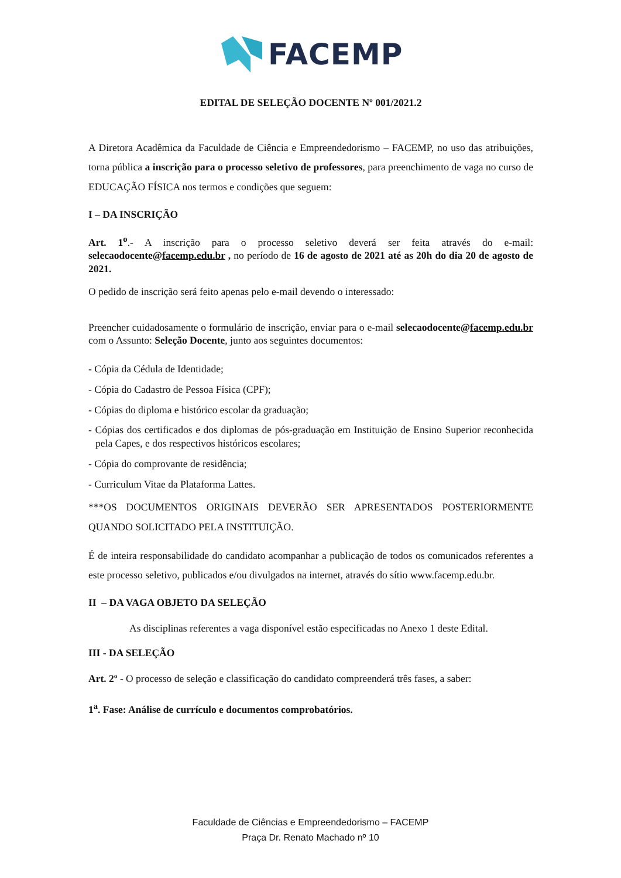FACEMP
EDITAL DE SELEÇÃO DOCENTE Nº 001/2021.2
A Diretora Acadêmica da Faculdade de Ciência e Empreendedorismo – FACEMP, no uso das atribuições, torna pública a inscrição para o processo seletivo de professores, para preenchimento de vaga no curso de EDUCAÇÃO FÍSICA nos termos e condições que seguem:
I – DA INSCRIÇÃO
Art. 1<sup>o</sup>.- A inscrição para o processo seletivo deverá ser feita através do e-mail: selecaodocente@facemp.edu.br , no período de 16 de agosto de 2021 até as 20h do dia 20 de agosto de 2021.
O pedido de inscrição será feito apenas pelo e-mail devendo o interessado:
Preencher cuidadosamente o formulário de inscrição, enviar para o e-mail selecaodocente@facemp.edu.br com o Assunto: Seleção Docente, junto aos seguintes documentos:
- Cópia da Cédula de Identidade;
- Cópia do Cadastro de Pessoa Física (CPF);
- Cópias do diploma e histórico escolar da graduação;
- Cópias dos certificados e dos diplomas de pós-graduação em Instituição de Ensino Superior reconhecida pela Capes, e dos respectivos históricos escolares;
- Cópia do comprovante de residência;
- Curriculum Vitae da Plataforma Lattes.
***OS DOCUMENTOS ORIGINAIS DEVERÃO SER APRESENTADOS POSTERIORMENTE QUANDO SOLICITADO PELA INSTITUIÇÃO.
É de inteira responsabilidade do candidato acompanhar a publicação de todos os comunicados referentes a este processo seletivo, publicados e/ou divulgados na internet, através do sítio www.facemp.edu.br.
II – DA VAGA OBJETO DA SELEÇÃO
As disciplinas referentes a vaga disponível estão especificadas no Anexo 1 deste Edital.
III - DA SELEÇÃO
Art. 2º - O processo de seleção e classificação do candidato compreenderá três fases, a saber:
1<sup>a</sup>. Fase: Análise de currículo e documentos comprobatórios.
Faculdade de Ciências e Empreendedorismo – FACEMP
Praça Dr. Renato Machado nº 10